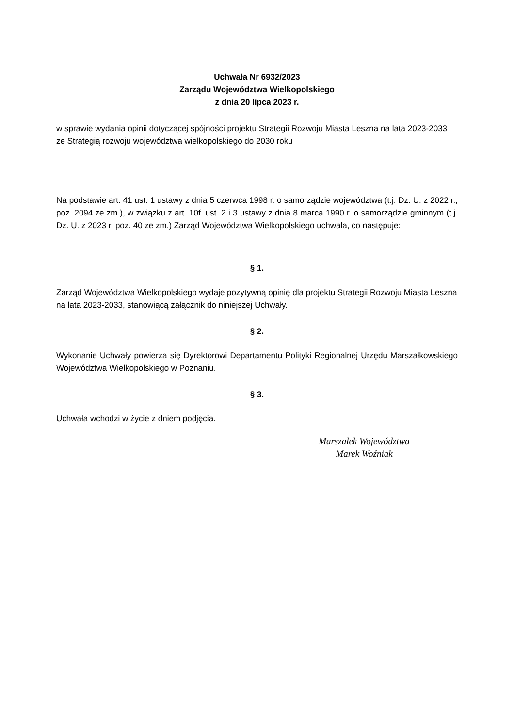Uchwała Nr 6932/2023
Zarządu Województwa Wielkopolskiego
z dnia 20 lipca 2023 r.
w sprawie wydania opinii dotyczącej spójności projektu Strategii Rozwoju Miasta Leszna na lata 2023-2033 ze Strategią rozwoju województwa wielkopolskiego do 2030 roku
Na podstawie art. 41 ust. 1 ustawy z dnia 5 czerwca 1998 r. o samorządzie województwa (t.j. Dz. U. z 2022 r., poz. 2094 ze zm.), w związku z art. 10f. ust. 2 i 3 ustawy z dnia 8 marca 1990 r. o samorządzie gminnym (t.j. Dz. U. z 2023 r. poz. 40 ze zm.) Zarząd Województwa Wielkopolskiego uchwala, co następuje:
§ 1.
Zarząd Województwa Wielkopolskiego wydaje pozytywną opinię dla projektu Strategii Rozwoju Miasta Leszna na lata 2023-2033, stanowiącą załącznik do niniejszej Uchwały.
§ 2.
Wykonanie Uchwały powierza się Dyrektorowi Departamentu Polityki Regionalnej Urzędu Marszałkowskiego Województwa Wielkopolskiego w Poznaniu.
§ 3.
Uchwała wchodzi w życie z dniem podjęcia.
Marszałek Województwa
Marek Woźniak